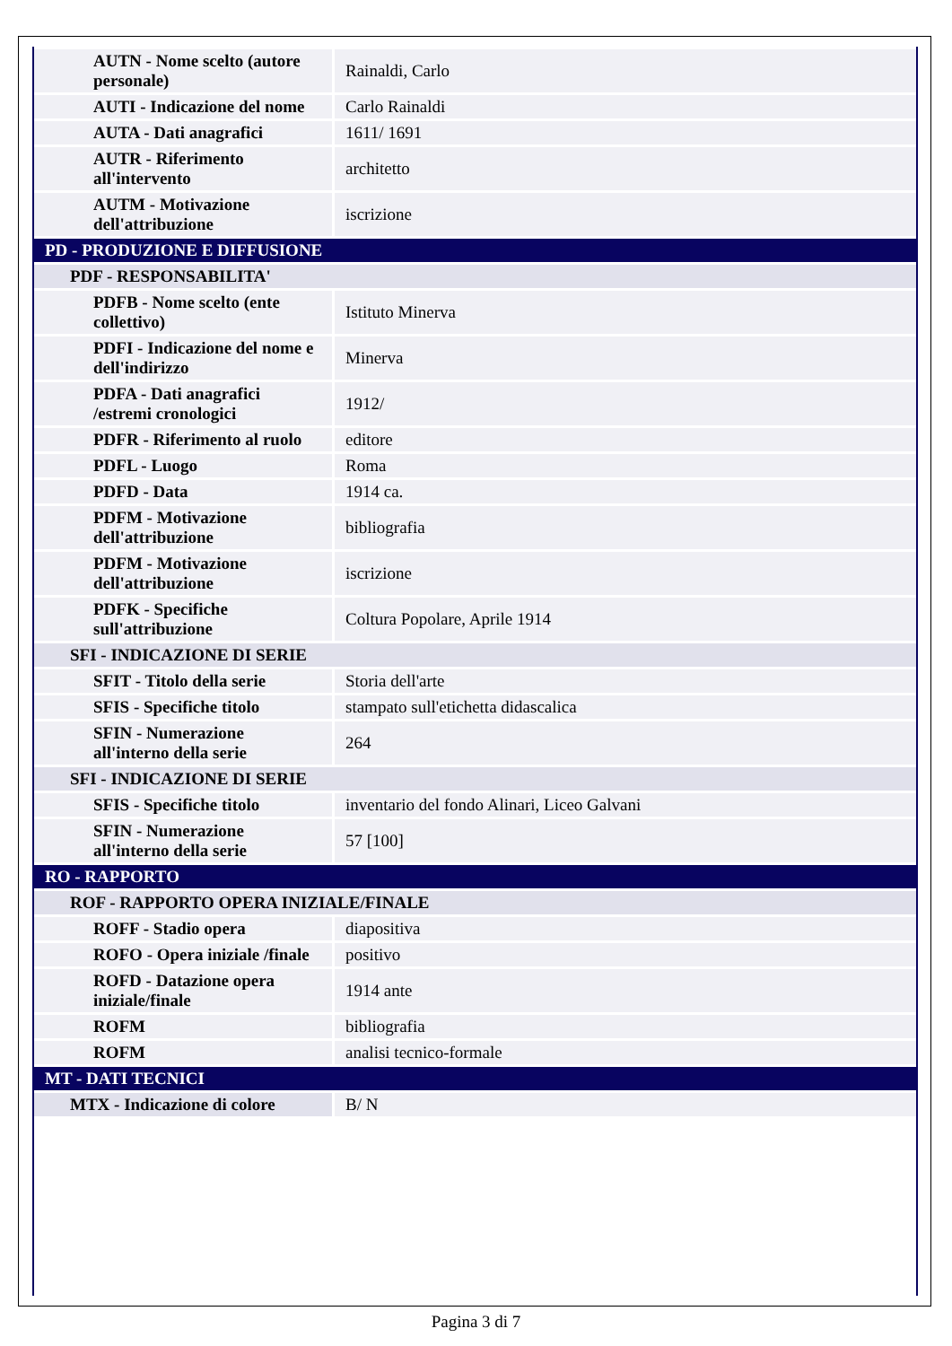| AUTN - Nome scelto (autore personale) | Rainaldi, Carlo |
| AUTI - Indicazione del nome | Carlo Rainaldi |
| AUTA - Dati anagrafici | 1611/ 1691 |
| AUTR - Riferimento all'intervento | architetto |
| AUTM - Motivazione dell'attribuzione | iscrizione |
| PD - PRODUZIONE E DIFFUSIONE | |
| PDF - RESPONSABILITA' | |
| PDFB - Nome scelto (ente collettivo) | Istituto Minerva |
| PDFI - Indicazione del nome e dell'indirizzo | Minerva |
| PDFA - Dati anagrafici /estremi cronologici | 1912/ |
| PDFR - Riferimento al ruolo | editore |
| PDFL - Luogo | Roma |
| PDFD - Data | 1914 ca. |
| PDFM - Motivazione dell'attribuzione | bibliografia |
| PDFM - Motivazione dell'attribuzione | iscrizione |
| PDFK - Specifiche sull'attribuzione | Coltura Popolare, Aprile 1914 |
| SFI - INDICAZIONE DI SERIE | |
| SFIT - Titolo della serie | Storia dell'arte |
| SFIS - Specifiche titolo | stampato sull'etichetta didascalica |
| SFIN - Numerazione all'interno della serie | 264 |
| SFI - INDICAZIONE DI SERIE | |
| SFIS - Specifiche titolo | inventario del fondo Alinari, Liceo Galvani |
| SFIN - Numerazione all'interno della serie | 57 [100] |
| RO - RAPPORTO | |
| ROF - RAPPORTO OPERA INIZIALE/FINALE | |
| ROFF - Stadio opera | diapositiva |
| ROFO - Opera iniziale /finale | positivo |
| ROFD - Datazione opera iniziale/finale | 1914 ante |
| ROFM | bibliografia |
| ROFM | analisi tecnico-formale |
| MT - DATI TECNICI | |
| MTX - Indicazione di colore | B/ N |
Pagina 3 di 7